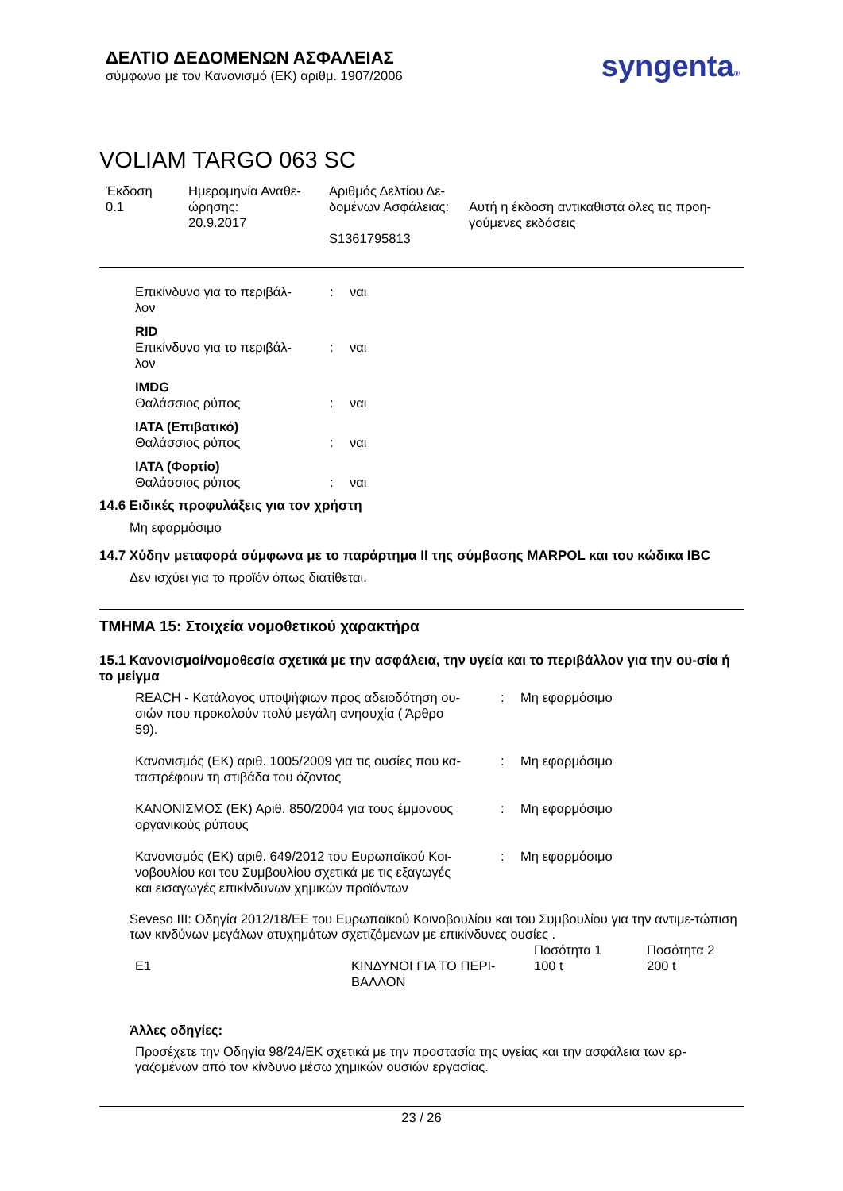ΔΕΛΤΙΟ ΔΕΔΟΜΕΝΩΝ ΑΣΦΑΛΕΙΑΣ
σύμφωνα με τον Κανονισμό (ΕΚ) αριθμ. 1907/2006
syngenta®
VOLIAM TARGO 063 SC
| Έκδοση 0.1 | Ημερομηνία Αναθε- ώρησης: 20.9.2017 | Αριθμός Δελτίου Δε- δομένων Ασφάλειας: S1361795813 | Αυτή η έκδοση αντικαθιστά όλες τις προη- γούμενες εκδόσεις |
| Επικίνδυνο για το περιβάλ- λον | : | ναι |
| RID | | |
| Επικίνδυνο για το περιβάλ- λον | : | ναι |
| IMDG | | |
| Θαλάσσιος ρύπος | : | ναι |
| IATA (Επιβατικό) | | |
| Θαλάσσιος ρύπος | : | ναι |
| IATA (Φορτίο) | | |
| Θαλάσσιος ρύπος | : | ναι |
14.6 Ειδικές προφυλάξεις για τον χρήστη
Μη εφαρμόσιμο
14.7 Χύδην μεταφορά σύμφωνα με το παράρτημα II της σύμβασης MARPOL και του κώδικα IBC
Δεν ισχύει για το προϊόν όπως διατίθεται.
ΤΜΗΜΑ 15: Στοιχεία νομοθετικού χαρακτήρα
15.1 Κανονισμοί/νομοθεσία σχετικά με την ασφάλεια, την υγεία και το περιβάλλον για την ου-σία ή το μείγμα
| REACH - Κατάλογος υποψήφιων προς αδειοδότηση ου- σιών που προκαλούν πολύ μεγάλη ανησυχία ( Άρθρο 59). | : | Μη εφαρμόσιμο |
| Κανονισμός (ΕΚ) αριθ. 1005/2009 για τις ουσίες που κα- ταστρέφουν τη στιβάδα του όζοντος | : | Μη εφαρμόσιμο |
| ΚΑΝΟΝΙΣΜΟΣ (ΕΚ) Αριθ. 850/2004 για τους έμμονους οργανικούς ρύπους | : | Μη εφαρμόσιμο |
| Κανονισμός (ΕΚ) αριθ. 649/2012 του Ευρωπαϊκού Κοι- νοβουλίου και του Συμβουλίου σχετικά με τις εξαγωγές και εισαγωγές επικίνδυνων χημικών προϊόντων | : | Μη εφαρμόσιμο |
Seveso III: Οδηγία 2012/18/ΕΕ του Ευρωπαϊκού Κοινοβουλίου και του Συμβουλίου για την αντιμε-τώπιση των κινδύνων μεγάλων ατυχημάτων σχετιζόμενων με επικίνδυνες ουσίες .
| | | Ποσότητα 1 | Ποσότητα 2 |
| E1 | ΚΙΝΔΥΝΟΙ ΓΙΑ ΤΟ ΠΕΡΙ- ΒΑΛΛΟΝ | 100 t | 200 t |
Άλλες οδηγίες:
Προσέχετε την Οδηγία 98/24/ΕΚ σχετικά με την προστασία της υγείας και την ασφάλεια των ερ-γαζομένων από τον κίνδυνο μέσω χημικών ουσιών εργασίας.
23 / 26